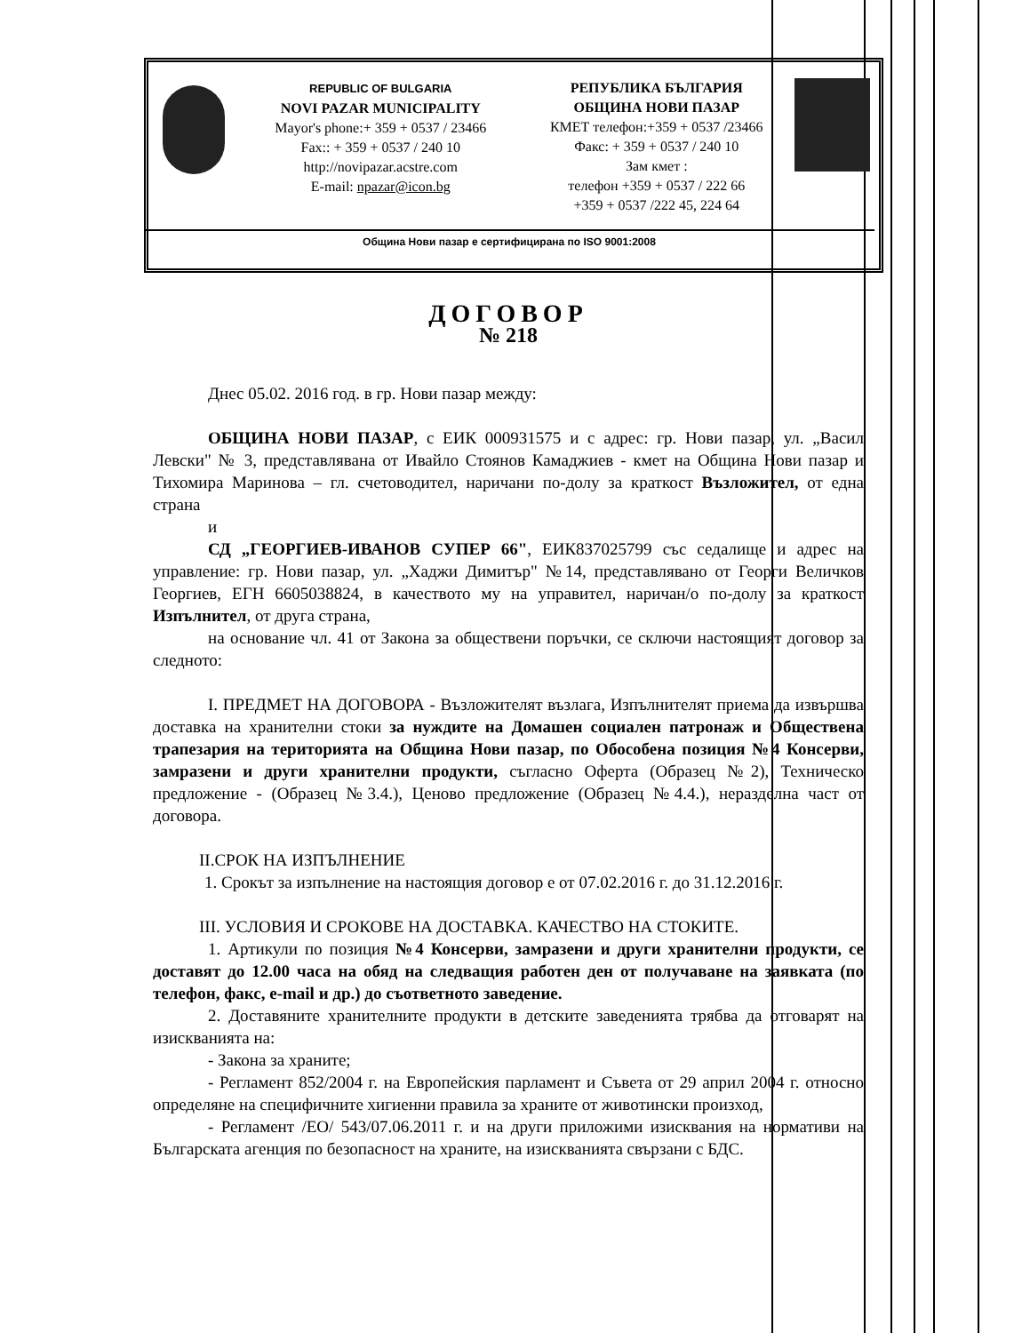REPUBLIC OF BULGARIA
NOVI PAZAR MUNICIPALITY
Mayor's phone:+ 359 + 0537 / 23466
Fax:: + 359 + 0537 / 240 10
http://novipazar.acstre.com
E-mail: npazar@icon.bg
РЕПУБЛИКА БЪЛГАРИЯ
ОБЩИНА НОВИ ПАЗАР
КМЕТ телефон:+359 + 0537 /23466
Факс: + 359 + 0537 / 240 10
Зам кмет :
телефон +359 + 0537 / 222 66
+359 + 0537 /222 45, 224 64
Община Нови пазар е сертифицирана по ISO 9001:2008
ДОГОВОР
№ 218
Днес 05.02. 2016 год. в гр. Нови пазар между:
ОБЩИНА НОВИ ПАЗАР, с ЕИК 000931575 и с адрес: гр. Нови пазар, ул. „Васил Левски" № 3, представлявана от Ивайло Стоянов Камаджиев - кмет на Община Нови пазар и Тихомира Маринова – гл. счетоводител, наричани по-долу за краткост Възложител, от една страна
и
СД „ГЕОРГИЕВ-ИВАНОВ СУПЕР 66", ЕИК837025799 със седалище и адрес на управление: гр. Нови пазар, ул. „Хаджи Димитър" №14, представлявано от Георги Величков Георгиев, ЕГН 6605038824, в качеството му на управител, наричан/о по-долу за краткост Изпълнител, от друга страна,
на основание чл. 41 от Закона за обществени поръчки, се сключи настоящият договор за следното:
I. ПРЕДМЕТ НА ДОГОВОРА - Възложителят възлага, Изпълнителят приема да извършва доставка на хранителни стоки за нуждите на Домашен социален патронаж и Обществена трапезария на територията на Община Нови пазар, по Обособена позиция №4 Консерви, замразени и други хранителни продукти, съгласно Оферта (Образец №2), Техническо предложение - (Образец №3.4.), Ценово предложение (Образец №4.4.), неразделна част от договора.
II.СРОК НА ИЗПЪЛНЕНИЕ
1. Срокът за изпълнение на настоящия договор е от 07.02.2016 г. до 31.12.2016 г.
III. УСЛОВИЯ И СРОКОВЕ НА ДОСТАВКА. КАЧЕСТВО НА СТОКИТЕ.
1. Артикули по позиция №4 Консерви, замразени и други хранителни продукти, се доставят до 12.00 часа на обяд на следващия работен ден от получаване на заявката (по телефон, факс, e-mail и др.) до съответното заведение.
2. Доставяните хранителните продукти в детските заведенията трябва да отговарят на изискванията на:
- Закона за храните;
- Регламент 852/2004 г. на Европейския парламент и Съвета от 29 април 2004 г. относно определяне на специфичните хигиенни правила за храните от животински произход,
- Регламент /ЕО/ 543/07.06.2011 г. и на други приложими изисквания на нормативи на Българската агенция по безопасност на храните, на изискванията свързани с БДС.